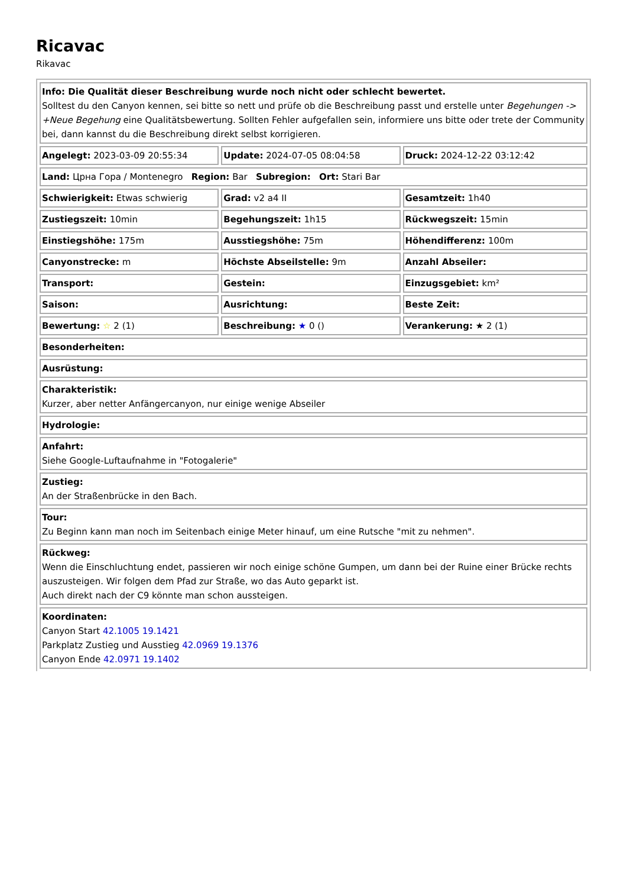Ricavac
Rikavac
| Info: Die Qualität dieser Beschreibung wurde noch nicht oder schlecht bewertet. Solltest du den Canyon kennen, sei bitte so nett und prüfe ob die Beschreibung passt und erstelle unter Begehungen -> +Neue Begehung eine Qualitätsbewertung. Sollten Fehler aufgefallen sein, informiere uns bitte oder trete der Community bei, dann kannst du die Beschreibung direkt selbst korrigieren. | | |
| Angelegt: 2023-03-09 20:55:34 | Update: 2024-07-05 08:04:58 | Druck: 2024-12-22 03:12:42 |
| Land: Црна Гора / Montenegro Region: Bar Subregion: Ort: Stari Bar | | |
| Schwierigkeit: Etwas schwierig | Grad: v2 a4 II | Gesamtzeit: 1h40 |
| Zustiegszeit: 10min | Begehungszeit: 1h15 | Rückwegszeit: 15min |
| Einstiegshöhe: 175m | Ausstiegshöhe: 75m | Höhendifferenz: 100m |
| Canyonstrecke: m | Höchste Abseilstelle: 9m | Anzahl Abseiler: |
| Transport: | Gestein: | Einzugsgebiet: km² |
| Saison: | Ausrichtung: | Beste Zeit: |
| Bewertung: ☆ 2 (1) | Beschreibung: ★ 0 () | Verankerung: ★ 2 (1) |
| Besonderheiten: | | |
| Ausrüstung: | | |
| Charakteristik: Kurzer, aber netter Anfängercanyon, nur einige wenige Abseiler | | |
| Hydrologie: | | |
| Anfahrt: Siehe Google-Luftaufnahme in "Fotogalerie" | | |
| Zustieg: An der Straßenbrücke in den Bach. | | |
| Tour: Zu Beginn kann man noch im Seitenbach einige Meter hinauf, um eine Rutsche "mit zu nehmen". | | |
| Rückweg: Wenn die Einschluchtung endet, passieren wir noch einige schöne Gumpen, um dann bei der Ruine einer Brücke rechts auszusteigen. Wir folgen dem Pfad zur Straße, wo das Auto geparkt ist. Auch direkt nach der C9 könnte man schon aussteigen. | | |
| Koordinaten: Canyon Start 42.1005 19.1421 Parkplatz Zustieg und Ausstieg 42.0969 19.1376 Canyon Ende 42.0971 19.1402 | | |